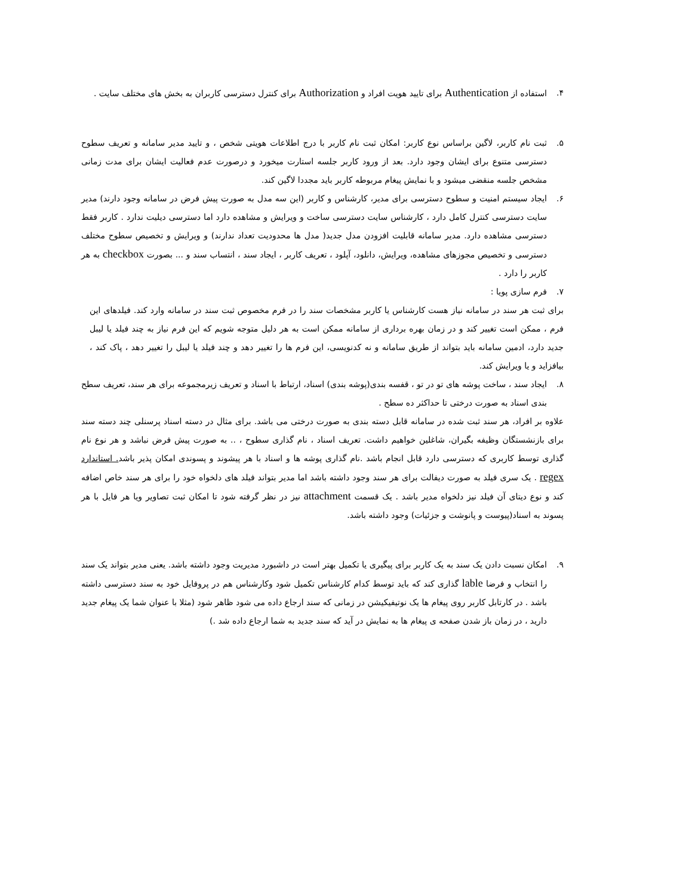۴. استفاده از Authentication برای تایید هویت افراد و Authorization برای کنترل دسترسی کاربران به بخش های مختلف سایت .
۵. ثبت نام کاربر، لاگین براساس نوع کاربر: امکان ثبت نام کاربر با درج اطلاعات هویتی شخص ، و تایید مدیر سامانه و تعریف سطوح دسترسی متنوع برای ایشان وجود دارد. بعد از ورود کاربر جلسه استارت میخورد و درصورت عدم فعالیت ایشان برای مدت زمانی مشخص جلسه منقضی میشود و با نمایش پیغام مربوطه کاربر باید مجددا لاگین کند.
۶. ایجاد سیستم امنیت و سطوح دسترسی برای مدیر، کارشناس و کاربر (این سه مدل به صورت پیش فرض در سامانه وجود دارند) مدیر سایت دسترسی کنترل کامل دارد ، کارشناس سایت دسترسی ساخت و ویرایش و مشاهده دارد اما دسترسی دیلیت ندارد . کاربر فقط دسترسی مشاهده دارد. مدیر سامانه قابلیت افزودن مدل جدید( مدل ها محدودیت تعداد ندارند) و ویرایش و تخصیص سطوح مختلف دسترسی و تخصیص مجوزهای مشاهده، ویرایش، دانلود، آپلود ، تعریف کاربر ، ایجاد سند ، انتساب سند و ... بصورت checkbox به هر کاربر را دارد .
۷. فرم سازی پویا :
برای ثبت هر سند در سامانه نیاز هست کارشناس یا کاربر مشخصات سند را در فرم مخصوص ثبت سند در سامانه وارد کند. فیلدهای این فرم ، ممکن است تغییر کند و در زمان بهره برداری از سامانه ممکن است به هر دلیل متوجه شویم که این فرم نیاز به چند فیلد یا لیبل جدید دارد، ادمین سامانه باید بتواند از طریق سامانه و نه کدنویسی، این فرم ها را تغییر دهد و چند فیلد یا لیبل را تغییر دهد ، پاک کند ، بیافزاید و یا ویرایش کند.
۸. ایجاد سند ، ساخت پوشه های تو در تو ، قفسه بندی(پوشه بندی) اسناد، ارتباط با اسناد و تعریف زیرمجموعه برای هر سند، تعریف سطح بندی اسناد به صورت درختی تا حداکثر ده سطح .
علاوه بر افراد، هر سند ثبت شده در سامانه قابل دسته بندی به صورت درختی می باشد. برای مثال در دسته اسناد پرسنلی چند دسته سند برای بازنشستگان وظیفه بگیران، شاغلین خواهیم داشت. تعریف اسناد ، نام گذاری سطوح ، .. به صورت پیش فرض نباشد و هر نوع نام گذاری توسط کاربری که دسترسی دارد قابل انجام باشد .نام گذاری پوشه ها و اسناد با هر پیشوند و پسوندی امکان پذیر باشد. استاندارد regex . یک سری فیلد به صورت دیفالت برای هر سند وجود داشته باشد اما مدیر بتواند فیلد های دلخواه خود را برای هر سند خاص اضافه کند و نوع دیتای آن فیلد نیز دلخواه مدیر باشد . یک قسمت attachment نیز در نظر گرفته شود تا امکان ثبت تصاویر ویا هر فایل با هر پسوند به اسناد(پیوست و پانوشت و جزئیات) وجود داشته باشد.
۹. امکان نسبت دادن یک سند به یک کاربر برای پیگیری یا تکمیل بهتر است در داشبورد مدیریت وجود داشته باشد. یعنی مدیر بتواند یک سند را انتخاب و فرضا lable گذاری کند که باید توسط کدام کارشناس تکمیل شود وکارشناس هم در پروفایل خود به سند دسترسی داشته باشد . در کارتابل کاربر روی پیغام ها یک نوتیفیکیشن در زمانی که سند ارجاع داده می شود ظاهر شود (مثلا با عنوان شما یک پیغام جدید دارید ، در زمان باز شدن صفحه ی پیغام ها به نمایش در آید که سند جدید به شما ارجاع داده شد .)